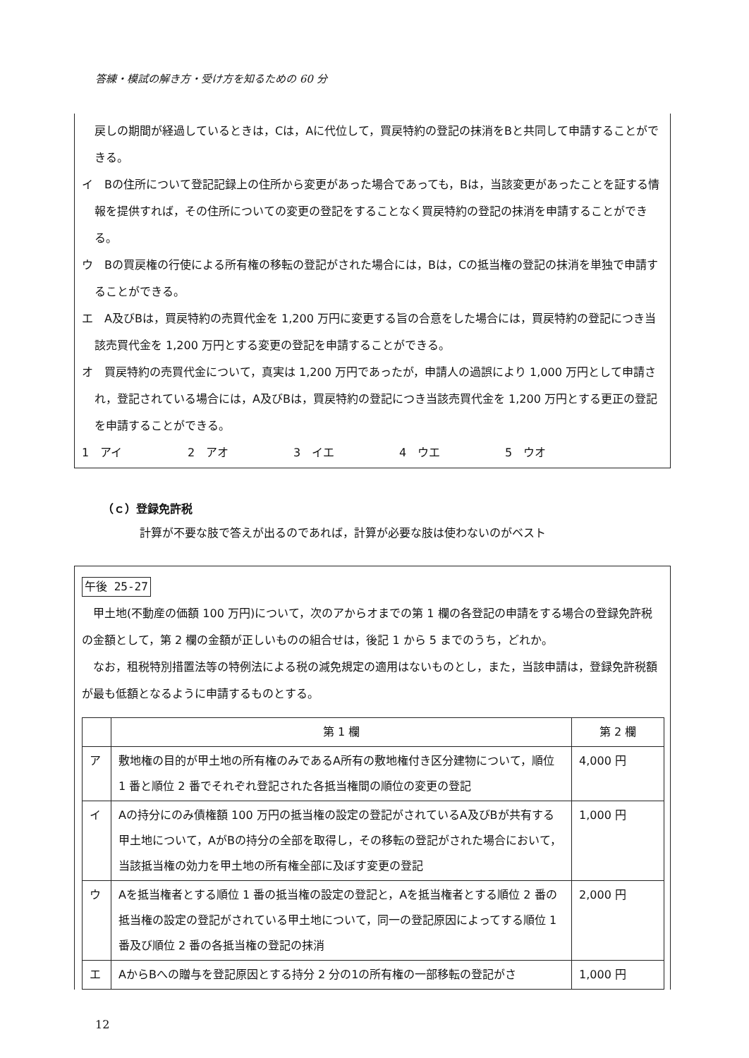答練・模試の解き方・受け方を知るための 60 分
戻しの期間が経過しているときは，Cは，Aに代位して，買戻特約の登記の抹消をBと共同して申請することができる。
イ　Bの住所について登記記録上の住所から変更があった場合であっても，Bは，当該変更があったことを証する情報を提供すれば，その住所についての変更の登記をすることなく買戻特約の登記の抹消を申請することができる。
ウ　Bの買戻権の行使による所有権の移転の登記がされた場合には，Bは，Cの抵当権の登記の抹消を単独で申請することができる。
エ　A及びBは，買戻特約の売買代金を 1,200 万円に変更する旨の合意をした場合には，買戻特約の登記につき当該売買代金を 1,200 万円とする変更の登記を申請することができる。
オ　買戻特約の売買代金について，真実は 1,200 万円であったが，申請人の過誤により 1,000 万円として申請され，登記されている場合には，A及びBは，買戻特約の登記につき当該売買代金を 1,200 万円とする更正の登記を申請することができる。
1　アイ 2　アオ 3　イエ 4　ウエ 5　ウオ
（ｃ）登録免許税
計算が不要な肢で答えが出るのであれば，計算が必要な肢は使わないのがベスト
午後 25-27
　甲土地(不動産の価額 100 万円)について，次のアからオまでの第 1 欄の各登記の申請をする場合の登録免許税の金額として，第 2 欄の金額が正しいものの組合せは，後記 1 から 5 までのうち，どれか。
　なお，租税特別措置法等の特例法による税の減免規定の適用はないものとし，また，当該申請は，登録免許税額が最も低額となるように申請するものとする。
| | 第 1 欄 | 第 2 欄 |
| --- | --- | --- |
| ア | 敷地権の目的が甲土地の所有権のみであるA所有の敷地権付き区分建物について，順位 1 番と順位 2 番でそれぞれ登記された各抵当権間の順位の変更の登記 | 4,000 円 |
| イ | Aの持分にのみ債権額 100 万円の抵当権の設定の登記がされているA及びBが共有する甲土地について，AがBの持分の全部を取得し，その移転の登記がされた場合において，当該抵当権の効力を甲土地の所有権全部に及ぼす変更の登記 | 1,000 円 |
| ウ | Aを抵当権者とする順位 1 番の抵当権の設定の登記と，Aを抵当権者とする順位 2 番の抵当権の設定の登記がされている甲土地について，同一の登記原因によってする順位 1 番及び順位 2 番の各抵当権の登記の抹消 | 2,000 円 |
| エ | AからBへの贈与を登記原因とする持分 2 分の1の所有権の一部移転の登記がさ | 1,000 円 |
12